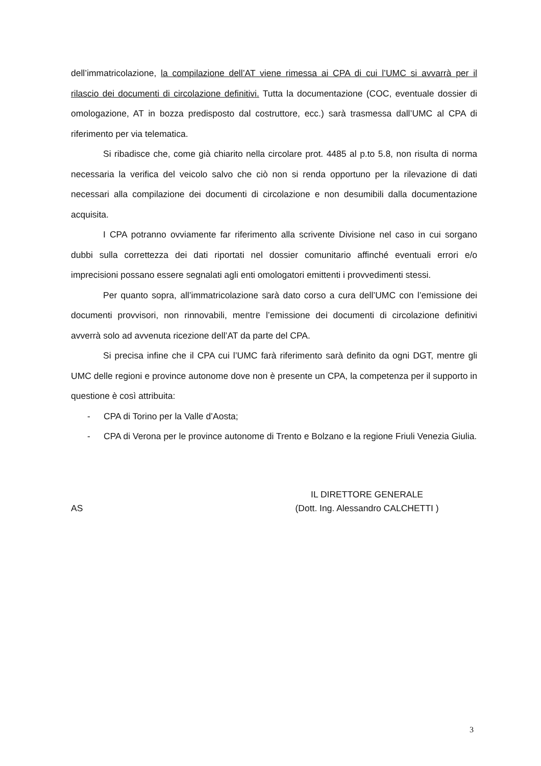dell’immatricolazione, la compilazione dell’AT viene rimessa ai CPA di cui l’UMC si avvarrà per il rilascio dei documenti di circolazione definitivi. Tutta la documentazione (COC, eventuale dossier di omologazione, AT in bozza predisposto dal costruttore, ecc.) sarà trasmessa dall’UMC al CPA di riferimento per via telematica.
Si ribadisce che, come già chiarito nella circolare prot. 4485 al p.to 5.8, non risulta di norma necessaria la verifica del veicolo salvo che ciò non si renda opportuno per la rilevazione di dati necessari alla compilazione dei documenti di circolazione e non desumibili dalla documentazione acquisita.
I CPA potranno ovviamente far riferimento alla scrivente Divisione nel caso in cui sorgano dubbi sulla correttezza dei dati riportati nel dossier comunitario affinché eventuali errori e/o imprecisioni possano essere segnalati agli enti omologatori emittenti i provvedimenti stessi.
Per quanto sopra, all’immatricolazione sarà dato corso a cura dell’UMC con l’emissione dei documenti provvisori, non rinnovabili, mentre l’emissione dei documenti di circolazione definitivi avverrà solo ad avvenuta ricezione dell’AT da parte del CPA.
Si precisa infine che il CPA cui l’UMC farà riferimento sarà definito da ogni DGT, mentre gli UMC delle regioni e province autonome dove non è presente un CPA, la competenza per il supporto in questione è così attribuita:
- CPA di Torino per la Valle d’Aosta;
- CPA di Verona per le province autonome di Trento e Bolzano e la regione Friuli Venezia Giulia.
AS
IL DIRETTORE GENERALE
(Dott. Ing. Alessandro CALCHETTI )
3